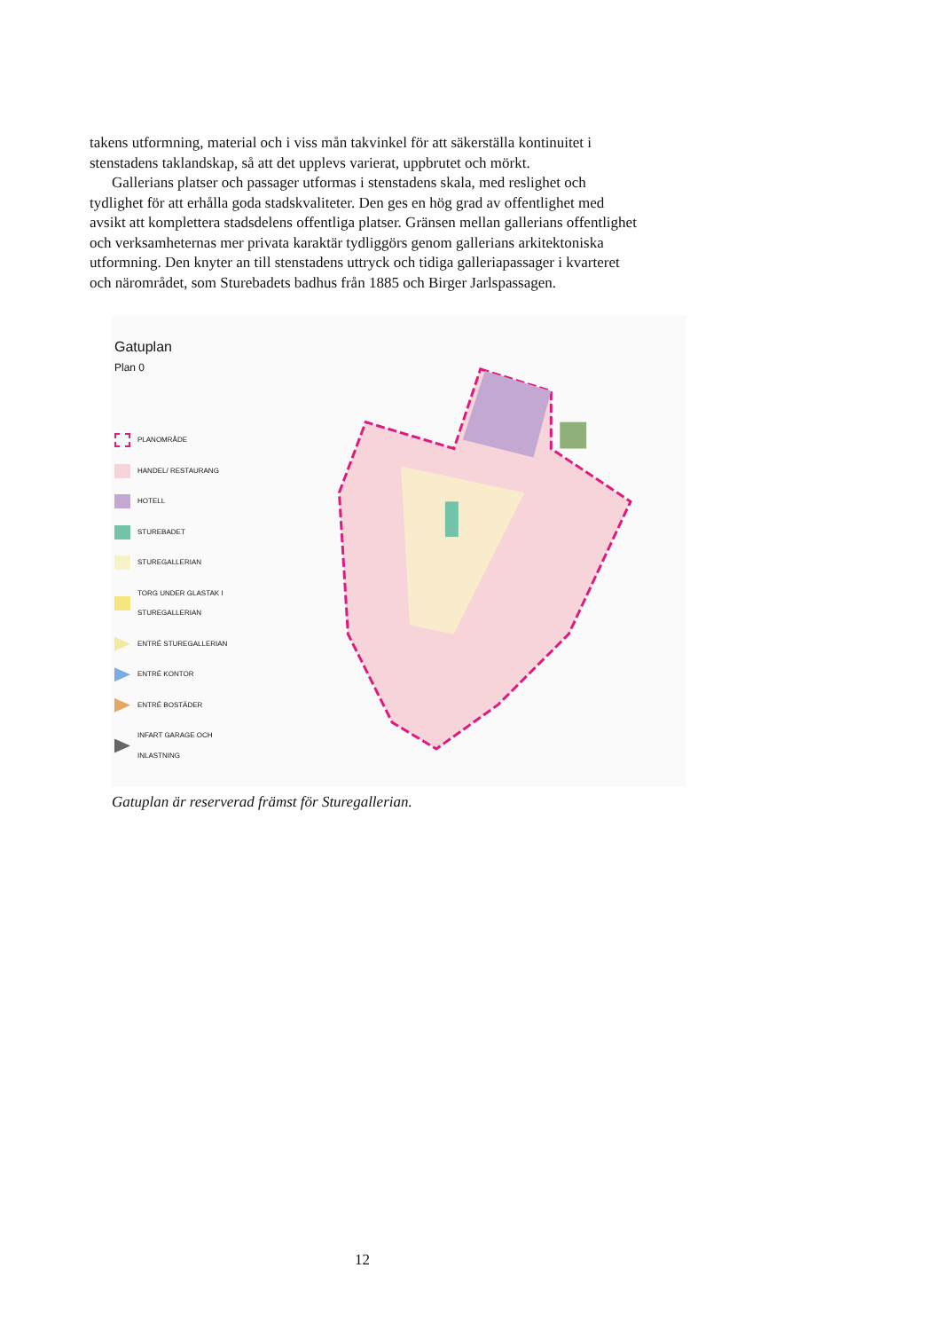takens utformning, material och i viss mån takvinkel för att säkerställa kontinuitet i stenstadens taklandskap, så att det upplevs varierat, uppbrutet och mörkt.
Gallerians platser och passager utformas i stenstadens skala, med reslighet och tydlighet för att erhålla goda stadskvaliteter. Den ges en hög grad av offentlighet med avsikt att komplettera stadsdelens offentliga platser. Gränsen mellan gallerians offentlighet och verksamheternas mer privata karaktär tydliggörs genom gallerians arkitektoniska utformning. Den knyter an till stenstadens uttryck och tidiga galleriapassager i kvarteret och närområdet, som Sturebadets badhus från 1885 och Birger Jarlspassagen.
Gatuplan
Plan 0
PLANOMRÅDE
HANDEL/ RESTAURANG
HOTELL
STUREBADET
STUREGALLERIAN
TORG UNDER GLASTAK I STUREGALLERIAN
ENTRÉ STUREGALLERIAN
ENTRÉ KONTOR
ENTRÉ BOSTÄDER
INFART GARAGE OCH INLASTNING
Gatuplan är reserverad främst för Sturegallerian.
12